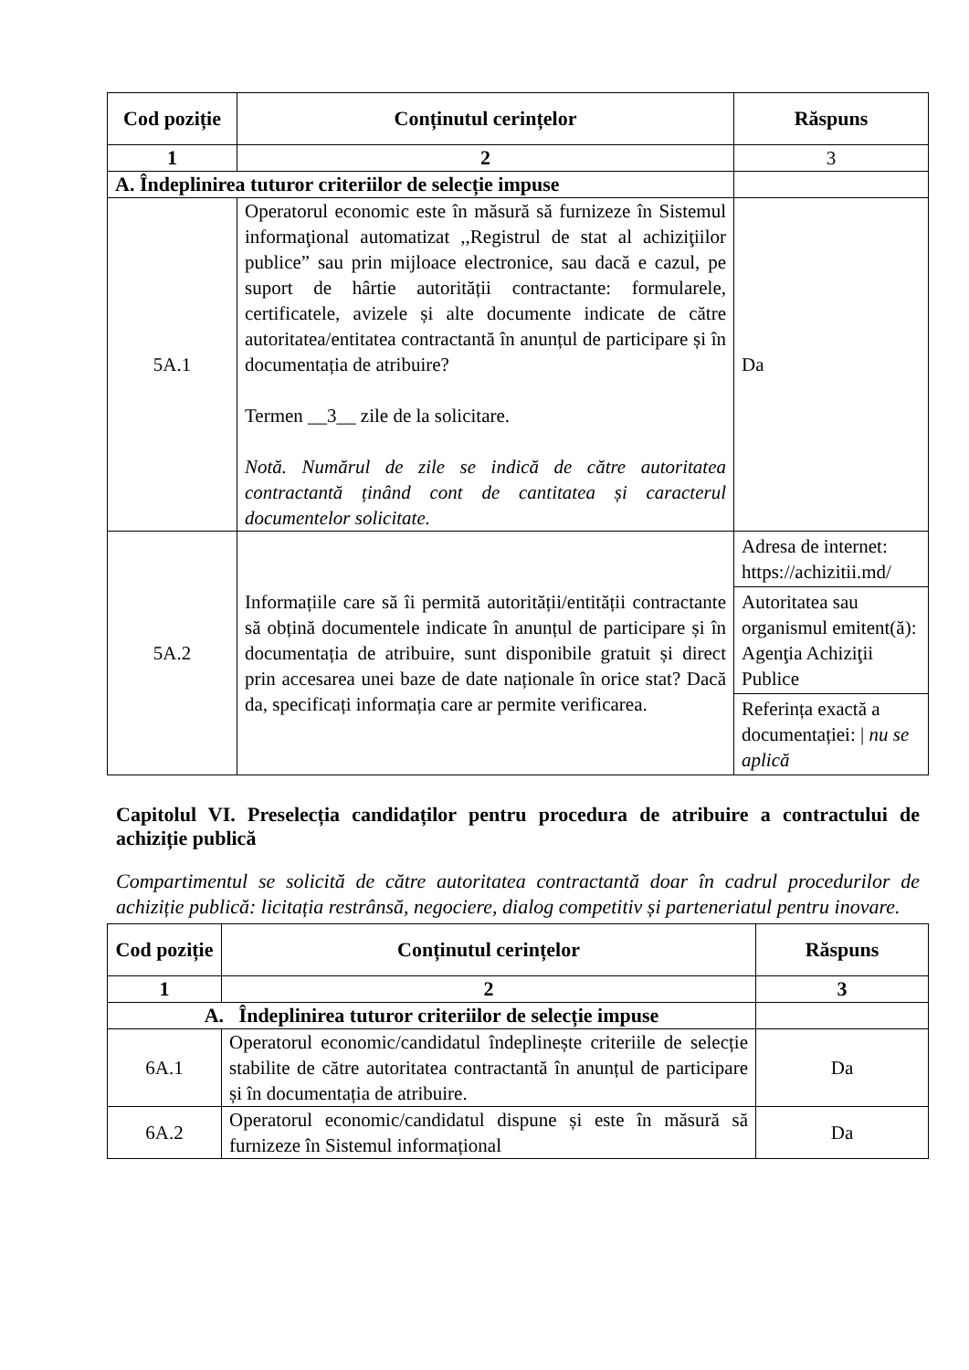| Cod poziție | Conținutul cerințelor | Răspuns |
| --- | --- | --- |
| 1 | 2 | 3 |
| A. Îndeplinirea tuturor criteriilor de selecție impuse | | |
| 5A.1 | Operatorul economic este în măsură să furnizeze în Sistemul informaţional automatizat ,,Registrul de stat al achiziţiilor publice” sau prin mijloace electronice, sau dacă e cazul, pe suport de hârtie autorității contractante: formularele, certificatele, avizele și alte documente indicate de către autoritatea/entitatea contractantă în anunțul de participare și în documentația de atribuire? Termen __3__ zile de la solicitare. Notă. Numărul de zile se indică de către autoritatea contractantă ținând cont de cantitatea și caracterul documentelor solicitate. | Da |
| 5A.2 | Informațiile care să îi permită autorității/entității contractante să obțină documentele indicate în anunțul de participare și în documentația de atribuire, sunt disponibile gratuit și direct prin accesarea unei baze de date naționale în orice stat? Dacă da, specificați informația care ar permite verificarea. | Adresa de internet: https://achizitii.md/ Autoritatea sau organismul emitent(ă): Agenţia Achiziţii Publice Referința exactă a documentației: / nu se aplică |
Capitolul VI. Preselecția candidaților pentru procedura de atribuire a contractului de achiziție publică
Compartimentul se solicită de către autoritatea contractantă doar în cadrul procedurilor de achiziție publică: licitația restrânsă, negociere, dialog competitiv și parteneriatul pentru inovare.
| Cod poziție | Conținutul cerințelor | Răspuns |
| --- | --- | --- |
| 1 | 2 | 3 |
| A. Îndeplinirea tuturor criteriilor de selecție impuse | | |
| 6A.1 | Operatorul economic/candidatul îndeplinește criteriile de selecție stabilite de către autoritatea contractantă în anunțul de participare și în documentația de atribuire. | Da |
| 6A.2 | Operatorul economic/candidatul dispune și este în măsură să furnizeze în Sistemul informațional | Da |